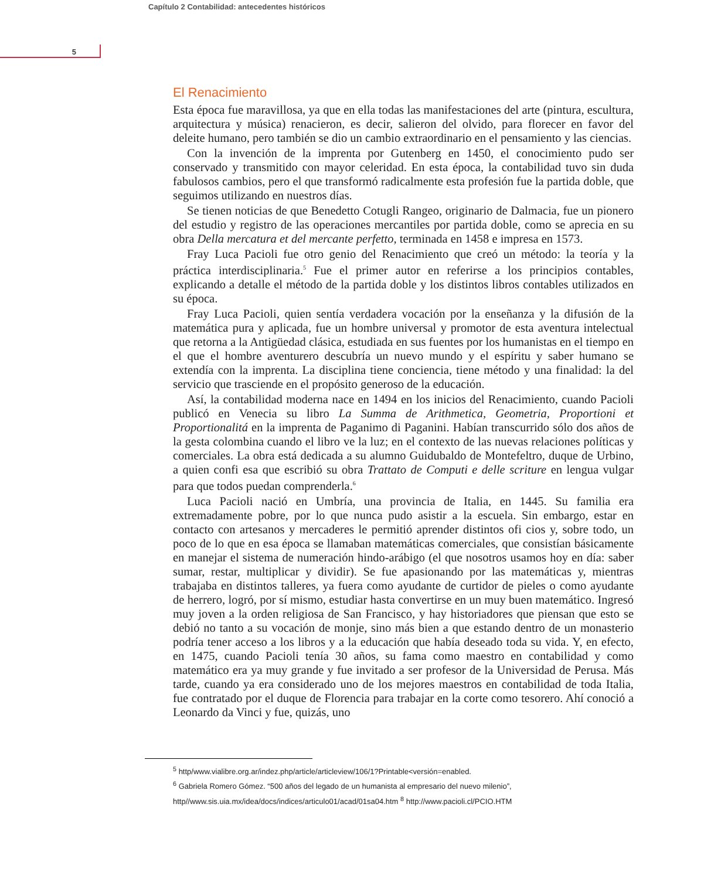Capítulo 2 Contabilidad: antecedentes históricos
5
El Renacimiento
Esta época fue maravillosa, ya que en ella todas las manifestaciones del arte (pintura, escultura, arquitectura y música) renacieron, es decir, salieron del olvido, para florecer en favor del deleite humano, pero también se dio un cambio extraordinario en el pensamiento y las ciencias.
Con la invención de la imprenta por Gutenberg en 1450, el conocimiento pudo ser conservado y transmitido con mayor celeridad. En esta época, la contabilidad tuvo sin duda fabulosos cambios, pero el que transformó radicalmente esta profesión fue la partida doble, que seguimos utilizando en nuestros días.
Se tienen noticias de que Benedetto Cotugli Rangeo, originario de Dalmacia, fue un pionero del estudio y registro de las operaciones mercantiles por partida doble, como se aprecia en su obra Della mercatura et del mercante perfetto, terminada en 1458 e impresa en 1573.
Fray Luca Pacioli fue otro genio del Renacimiento que creó un método: la teoría y la práctica interdisciplinaria.<sup>5</sup> Fue el primer autor en referirse a los principios contables, explicando a detalle el método de la partida doble y los distintos libros contables utilizados en su época.
Fray Luca Pacioli, quien sentía verdadera vocación por la enseñanza y la difusión de la matemática pura y aplicada, fue un hombre universal y promotor de esta aventura intelectual que retorna a la Antigüedad clásica, estudiada en sus fuentes por los humanistas en el tiempo en el que el hombre aventurero descubría un nuevo mundo y el espíritu y saber humano se extendía con la imprenta. La disciplina tiene conciencia, tiene método y una finalidad: la del servicio que trasciende en el propósito generoso de la educación.
Así, la contabilidad moderna nace en 1494 en los inicios del Renacimiento, cuando Pacioli publicó en Venecia su libro La Summa de Arithmetica, Geometria, Proportioni et Proportionalitá en la imprenta de Paganimo di Paganini. Habían transcurrido sólo dos años de la gesta colombina cuando el libro ve la luz; en el contexto de las nuevas relaciones políticas y comerciales. La obra está dedicada a su alumno Guidubaldo de Montefeltro, duque de Urbino, a quien confi esa que escribió su obra Trattato de Computi e delle scriture en lengua vulgar para que todos puedan comprenderla.<sup>6</sup>
Luca Pacioli nació en Umbría, una provincia de Italia, en 1445. Su familia era extremadamente pobre, por lo que nunca pudo asistir a la escuela. Sin embargo, estar en contacto con artesanos y mercaderes le permitió aprender distintos ofi cios y, sobre todo, un poco de lo que en esa época se llamaban matemáticas comerciales, que consistían básicamente en manejar el sistema de numeración hindo-arábigo (el que nosotros usamos hoy en día: saber sumar, restar, multiplicar y dividir). Se fue apasionando por las matemáticas y, mientras trabajaba en distintos talleres, ya fuera como ayudante de curtidor de pieles o como ayudante de herrero, logró, por sí mismo, estudiar hasta convertirse en un muy buen matemático. Ingresó muy joven a la orden religiosa de San Francisco, y hay historiadores que piensan que esto se debió no tanto a su vocación de monje, sino más bien a que estando dentro de un monasterio podría tener acceso a los libros y a la educación que había deseado toda su vida. Y, en efecto, en 1475, cuando Pacioli tenía 30 años, su fama como maestro en contabilidad y como matemático era ya muy grande y fue invitado a ser profesor de la Universidad de Perusa. Más tarde, cuando ya era considerado uno de los mejores maestros en contabilidad de toda Italia, fue contratado por el duque de Florencia para trabajar en la corte como tesorero. Ahí conoció a Leonardo da Vinci y fue, quizás, uno
<sup>5</sup> http/www.vialibre.org.ar/indez.php/article/articleview/106/1?Printable<versión=enabled.
<sup>6</sup> Gabriela Romero Gómez. “500 años del legado de un humanista al empresario del nuevo milenio”, http//www.sis.uia.mx/idea/docs/indices/articulo01/acad/01sa04.htm <sup>8</sup> http://www.pacioli.cl/PCIO.HTM